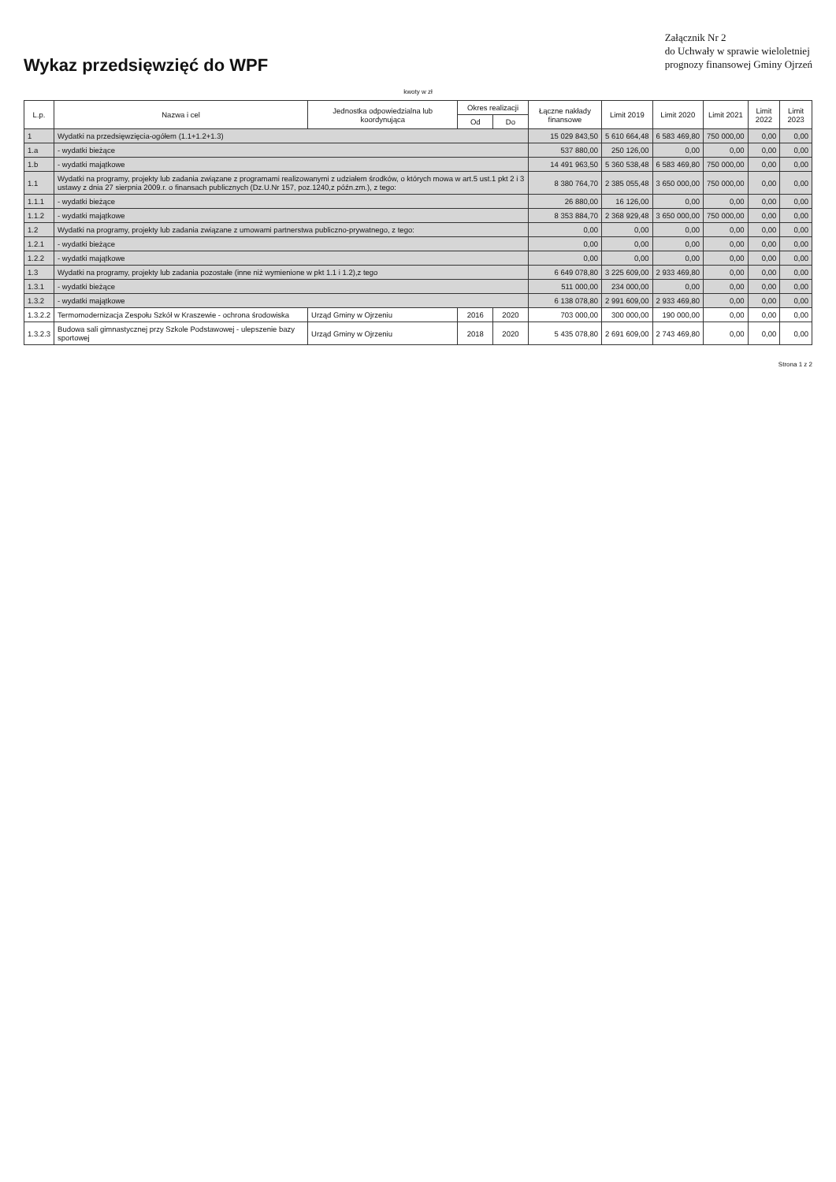Wykaz przedsięwzięć do WPF
Załącznik Nr 2
do Uchwały w sprawie wieloletniej
prognozy finansowej Gminy Ojrzeń
kwoty w zł
| L.p. | Nazwa i cel | Jednostka odpowiedzialna lub koordynująca | Okres realizacji | | Łączne nakłady finansowe | Limit 2019 | Limit 2020 | Limit 2021 | Limit 2022 | Limit 2023 |
| --- | --- | --- | --- | --- | --- | --- | --- | --- | --- | --- |
| | | | Od | Do | | | | | | |
| 1 | Wydatki na przedsięwzięcia-ogółem (1.1+1.2+1.3) | | | | 15 029 843,50 | 5 610 664,48 | 6 583 469,80 | 750 000,00 | 0,00 | 0,00 |
| 1.a | - wydatki bieżące | | | | 537 880,00 | 250 126,00 | 0,00 | 0,00 | 0,00 | 0,00 |
| 1.b | - wydatki majątkowe | | | | 14 491 963,50 | 5 360 538,48 | 6 583 469,80 | 750 000,00 | 0,00 | 0,00 |
| 1.1 | Wydatki na programy, projekty lub zadania związane z programami realizowanymi z udziałem środków, o których mowa w art.5 ust.1 pkt 2 i 3 ustawy z dnia 27 sierpnia 2009.r. o finansach publicznych (Dz.U.Nr 157, poz.1240,z późn.zm.), z tego: | | | | 8 380 764,70 | 2 385 055,48 | 3 650 000,00 | 750 000,00 | 0,00 | 0,00 |
| 1.1.1 | - wydatki bieżące | | | | 26 880,00 | 16 126,00 | 0,00 | 0,00 | 0,00 | 0,00 |
| 1.1.2 | - wydatki majątkowe | | | | 8 353 884,70 | 2 368 929,48 | 3 650 000,00 | 750 000,00 | 0,00 | 0,00 |
| 1.2 | Wydatki na programy, projekty lub zadania związane z umowami partnerstwa publiczno-prywatnego, z tego: | | | | 0,00 | 0,00 | 0,00 | 0,00 | 0,00 | 0,00 |
| 1.2.1 | - wydatki bieżące | | | | 0,00 | 0,00 | 0,00 | 0,00 | 0,00 | 0,00 |
| 1.2.2 | - wydatki majątkowe | | | | 0,00 | 0,00 | 0,00 | 0,00 | 0,00 | 0,00 |
| 1.3 | Wydatki na programy, projekty lub zadania pozostałe (inne niż wymienione w pkt 1.1 i 1.2),z tego | | | | 6 649 078,80 | 3 225 609,00 | 2 933 469,80 | 0,00 | 0,00 | 0,00 |
| 1.3.1 | - wydatki bieżące | | | | 511 000,00 | 234 000,00 | 0,00 | 0,00 | 0,00 | 0,00 |
| 1.3.2 | - wydatki majątkowe | | | | 6 138 078,80 | 2 991 609,00 | 2 933 469,80 | 0,00 | 0,00 | 0,00 |
| 1.3.2.2 | Termomodernizacja Zespołu Szkół w Kraszewie - ochrona środowiska | Urząd Gminy w Ojrzeniu | 2016 | 2020 | 703 000,00 | 300 000,00 | 190 000,00 | 0,00 | 0,00 | 0,00 |
| 1.3.2.3 | Budowa sali gimnastycznej przy Szkole Podstawowej - ulepszenie bazy sportowej | Urząd Gminy w Ojrzeniu | 2018 | 2020 | 5 435 078,80 | 2 691 609,00 | 2 743 469,80 | 0,00 | 0,00 | 0,00 |
Strona 1 z 2